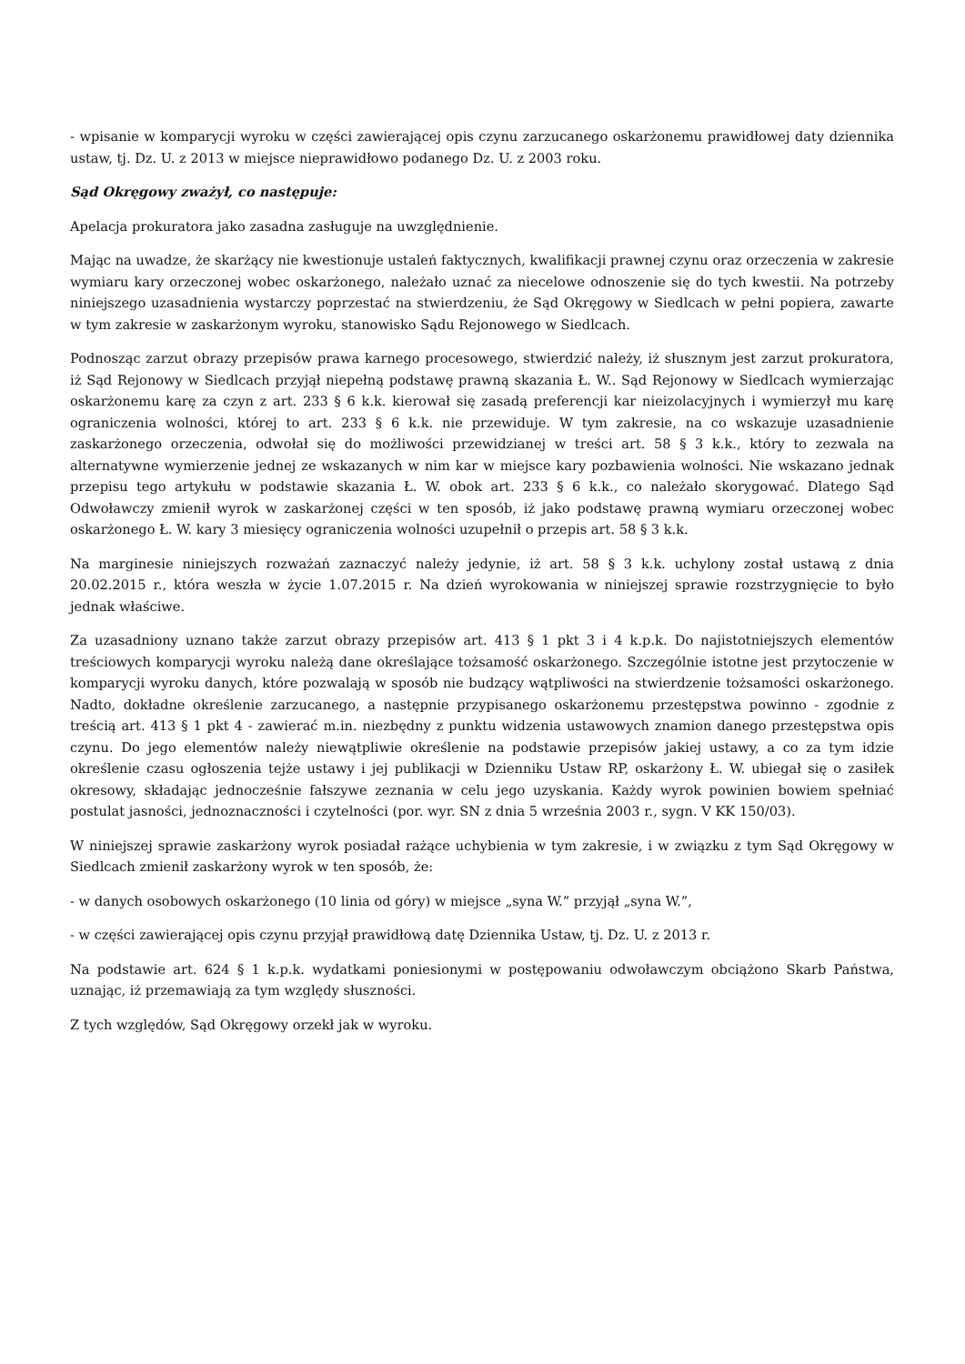- wpisanie w komparycji wyroku w części zawierającej opis czynu zarzucanego oskarżonemu prawidłowej daty dziennika ustaw, tj. Dz. U. z 2013 w miejsce nieprawidłowo podanego Dz. U. z 2003 roku.
Sąd Okręgowy zważył, co następuje:
Apelacja prokuratora jako zasadna zasługuje na uwzględnienie.
Mając na uwadze, że skarżący nie kwestionuje ustaleń faktycznych, kwalifikacji prawnej czynu oraz orzeczenia w zakresie wymiaru kary orzeczonej wobec oskarżonego, należało uznać za niecelowe odnoszenie się do tych kwestii. Na potrzeby niniejszego uzasadnienia wystarczy poprzestać na stwierdzeniu, że Sąd Okręgowy w Siedlcach w pełni popiera, zawarte w tym zakresie w zaskarżonym wyroku, stanowisko Sądu Rejonowego w Siedlcach.
Podnosząc zarzut obrazy przepisów prawa karnego procesowego, stwierdzić należy, iż słusznym jest zarzut prokuratora, iż Sąd Rejonowy w Siedlcach przyjął niepełną podstawę prawną skazania Ł. W.. Sąd Rejonowy w Siedlcach wymierzając oskarżonemu karę za czyn z art. 233 § 6 k.k. kierował się zasadą preferencji kar nieizolacyjnych i wymierzył mu karę ograniczenia wolności, której to art. 233 § 6 k.k. nie przewiduje. W tym zakresie, na co wskazuje uzasadnienie zaskarżonego orzeczenia, odwołał się do możliwości przewidzianej w treści art. 58 § 3 k.k., który to zezwala na alternatywne wymierzenie jednej ze wskazanych w nim kar w miejsce kary pozbawienia wolności. Nie wskazano jednak przepisu tego artykułu w podstawie skazania Ł. W. obok art. 233 § 6 k.k., co należało skorygować. Dlatego Sąd Odwoławczy zmienił wyrok w zaskarżonej części w ten sposób, iż jako podstawę prawną wymiaru orzeczonej wobec oskarżonego Ł. W. kary 3 miesięcy ograniczenia wolności uzupełnił o przepis art. 58 § 3 k.k.
Na marginesie niniejszych rozważań zaznaczyć należy jedynie, iż art. 58 § 3 k.k. uchylony został ustawą z dnia 20.02.2015 r., która weszła w życie 1.07.2015 r. Na dzień wyrokowania w niniejszej sprawie rozstrzygnięcie to było jednak właściwe.
Za uzasadniony uznano także zarzut obrazy przepisów art. 413 § 1 pkt 3 i 4 k.p.k. Do najistotniejszych elementów treściowych komparycji wyroku należą dane określające tożsamość oskarżonego. Szczególnie istotne jest przytoczenie w komparycji wyroku danych, które pozwalają w sposób nie budzący wątpliwości na stwierdzenie tożsamości oskarżonego. Nadto, dokładne określenie zarzucanego, a następnie przypisanego oskarżonemu przestępstwa powinno - zgodnie z treścią art. 413 § 1 pkt 4 - zawierać m.in. niezbędny z punktu widzenia ustawowych znamion danego przestępstwa opis czynu. Do jego elementów należy niewątpliwie określenie na podstawie przepisów jakiej ustawy, a co za tym idzie określenie czasu ogłoszenia tejże ustawy i jej publikacji w Dzienniku Ustaw RP, oskarżony Ł. W. ubiegał się o zasiłek okresowy, składając jednocześnie fałszywe zeznania w celu jego uzyskania. Każdy wyrok powinien bowiem spełniać postulat jasności, jednoznaczności i czytelności (por. wyr. SN z dnia 5 września 2003 r., sygn. V KK 150/03).
W niniejszej sprawie zaskarżony wyrok posiadał rażące uchybienia w tym zakresie, i w związku z tym Sąd Okręgowy w Siedlcach zmienił zaskarżony wyrok w ten sposób, że:
- w danych osobowych oskarżonego (10 linia od góry) w miejsce „syna W.” przyjął „syna W.”,
- w części zawierającej opis czynu przyjął prawidłową datę Dziennika Ustaw, tj. Dz. U. z 2013 r.
Na podstawie art. 624 § 1 k.p.k. wydatkami poniesionymi w postępowaniu odwoławczym obciążono Skarb Państwa, uznając, iż przemawiają za tym względy słuszności.
Z tych względów, Sąd Okręgowy orzekł jak w wyroku.